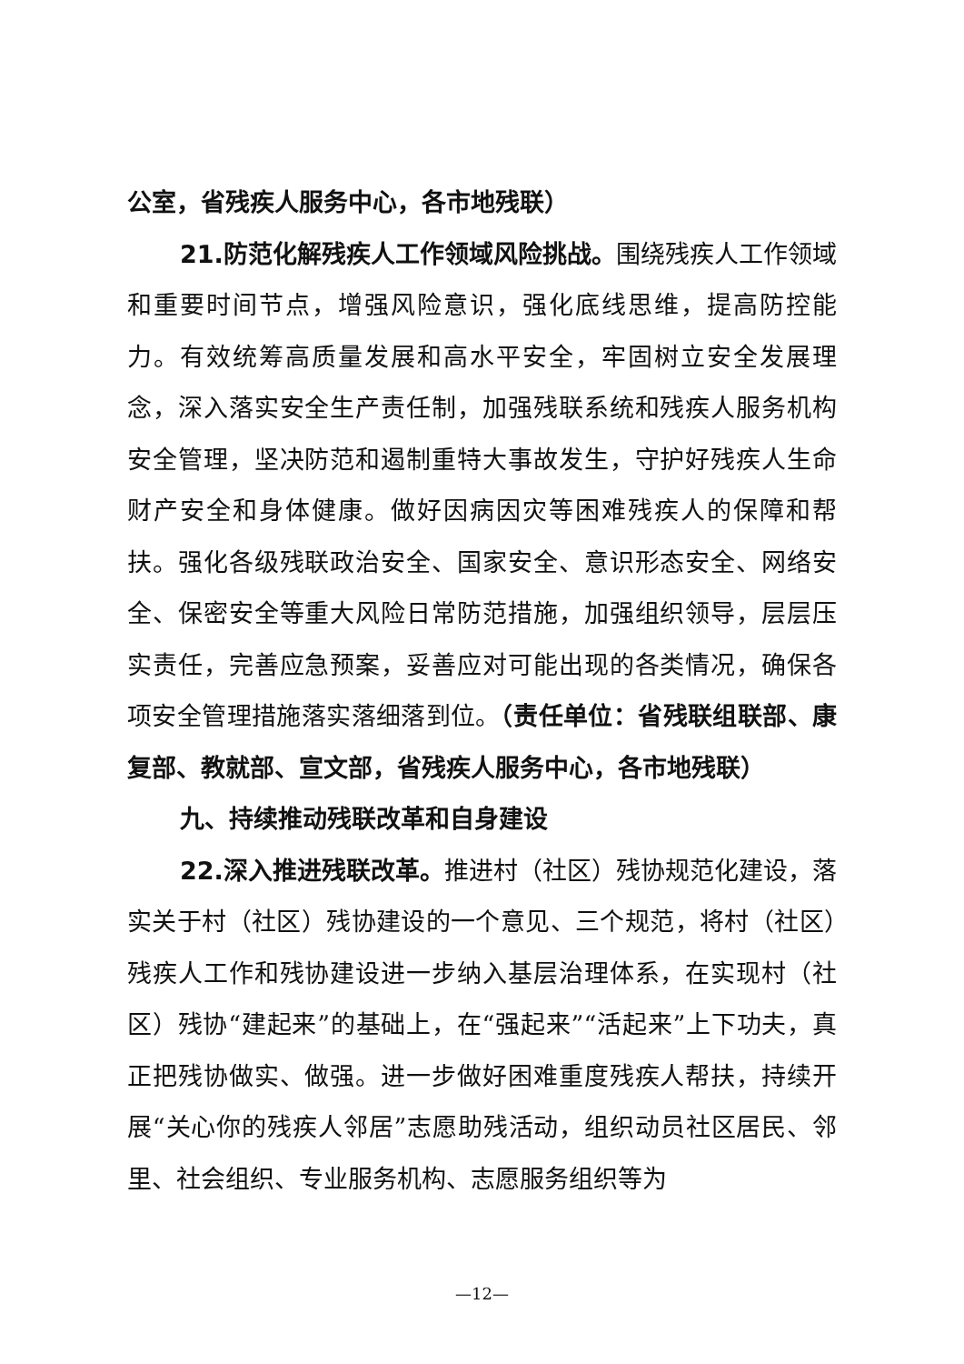公室，省残疾人服务中心，各市地残联）
21.防范化解残疾人工作领域风险挑战。围绕残疾人工作领域和重要时间节点，增强风险意识，强化底线思维，提高防控能力。有效统筹高质量发展和高水平安全，牢固树立安全发展理念，深入落实安全生产责任制，加强残联系统和残疾人服务机构安全管理，坚决防范和遏制重特大事故发生，守护好残疾人生命财产安全和身体健康。做好因病因灾等困难残疾人的保障和帮扶。强化各级残联政治安全、国家安全、意识形态安全、网络安全、保密安全等重大风险日常防范措施，加强组织领导，层层压实责任，完善应急预案，妥善应对可能出现的各类情况，确保各项安全管理措施落实落细落到位。（责任单位：省残联组联部、康复部、教就部、宣文部，省残疾人服务中心，各市地残联）
九、持续推动残联改革和自身建设
22.深入推进残联改革。推进村（社区）残协规范化建设，落实关于村（社区）残协建设的一个意见、三个规范，将村（社区）残疾人工作和残协建设进一步纳入基层治理体系，在实现村（社区）残协“建起来”的基础上，在“强起来”“活起来”上下功夫，真正把残协做实、做强。进一步做好困难重度残疾人帮扶，持续开展“关心你的残疾人邻居”志愿助残活动，组织动员社区居民、邻里、社会组织、专业服务机构、志愿服务组织等为
—12—